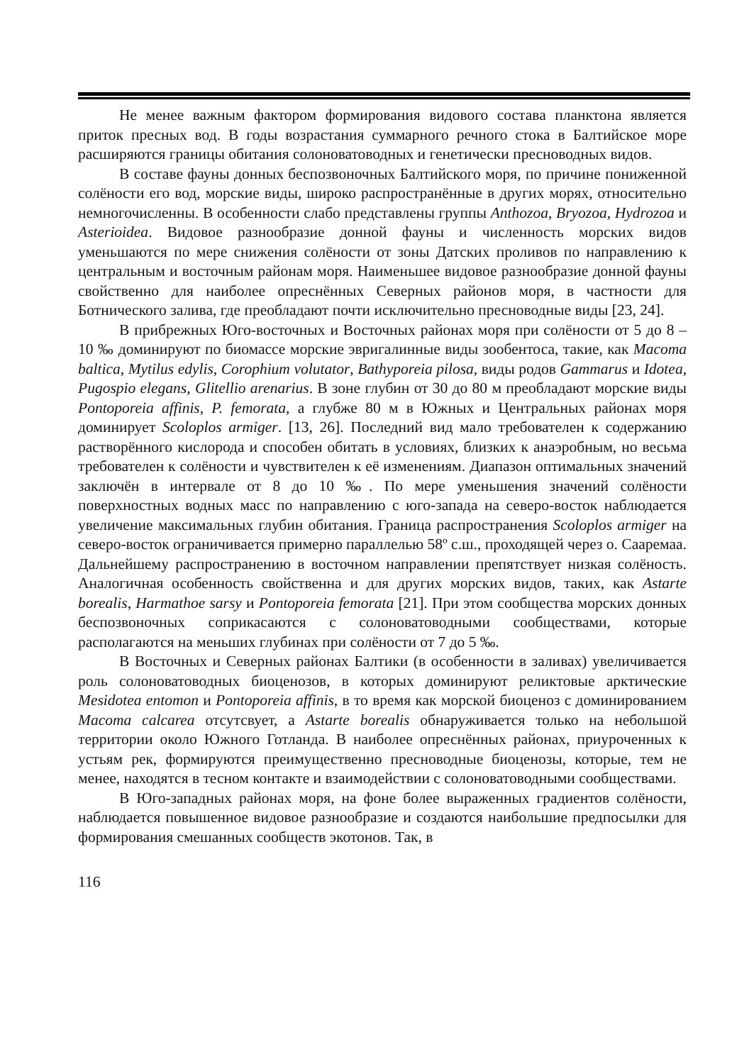Не менее важным фактором формирования видового состава планктона является приток пресных вод. В годы возрастания суммарного речного стока в Балтийское море расширяются границы обитания солоноватоводных и генетически пресноводных видов.
В составе фауны донных беспозвоночных Балтийского моря, по причине пониженной солёности его вод, морские виды, широко распространённые в других морях, относительно немногочисленны. В особенности слабо представлены группы Anthozoa, Bryozoa, Hydrozoa и Asterioidea. Видовое разнообразие донной фауны и численность морских видов уменьшаются по мере снижения солёности от зоны Датских проливов по направлению к центральным и восточным районам моря. Наименьшее видовое разнообразие донной фауны свойственно для наиболее опреснённых Северных районов моря, в частности для Ботнического залива, где преобладают почти исключительно пресноводные виды [23, 24].
В прибрежных Юго-восточных и Восточных районах моря при солёности от 5 до 8 – 10 ‰ доминируют по биомассе морские эвригалинные виды зообентоса, такие, как Macoma baltica, Mytilus edylis, Corophium volutator, Bathyporeia pilosa, виды родов Gammarus и Idotea, Pugospio elegans, Glitellio arenarius. В зоне глубин от 30 до 80 м преобладают морские виды Pontoporeia affinis, P. femorata, а глубже 80 м в Южных и Центральных районах моря доминирует Scoloplos armiger. [13, 26]. Последний вид мало требователен к содержанию растворённого кислорода и способен обитать в условиях, близких к анаэробным, но весьма требователен к солёности и чувствителен к её изменениям. Диапазон оптимальных значений заключён в интервале от 8 до 10 ‰. По мере уменьшения значений солёности поверхностных водных масс по направлению с юго-запада на северо-восток наблюдается увеличение максимальных глубин обитания. Граница распространения Scoloplos armiger на северо-восток ограничивается примерно параллелью 58º с.ш., проходящей через о. Сааремаа. Дальнейшему распространению в восточном направлении препятствует низкая солёность. Аналогичная особенность свойственна и для других морских видов, таких, как Astarte borealis, Harmathoe sarsy и Pontoporeia femorata [21]. При этом сообщества морских донных беспозвоночных соприкасаются с солоноватоводными сообществами, которые располагаются на меньших глубинах при солёности от 7 до 5 ‰.
В Восточных и Северных районах Балтики (в особенности в заливах) увеличивается роль солоноватоводных биоценозов, в которых доминируют реликтовые арктические Mesidotea entomon и Pontoporeia affinis, в то время как морской биоценоз с доминированием Macoma calcarea отсутсвует, а Astarte borealis обнаруживается только на небольшой территории около Южного Готланда. В наиболее опреснённых районах, приуроченных к устьям рек, формируются преимущественно пресноводные биоценозы, которые, тем не менее, находятся в тесном контакте и взаимодействии с солоноватоводными сообществами.
В Юго-западных районах моря, на фоне более выраженных градиентов солёности, наблюдается повышенное видовое разнообразие и создаются наибольшие предпосылки для формирования смешанных сообществ экотонов. Так, в
116